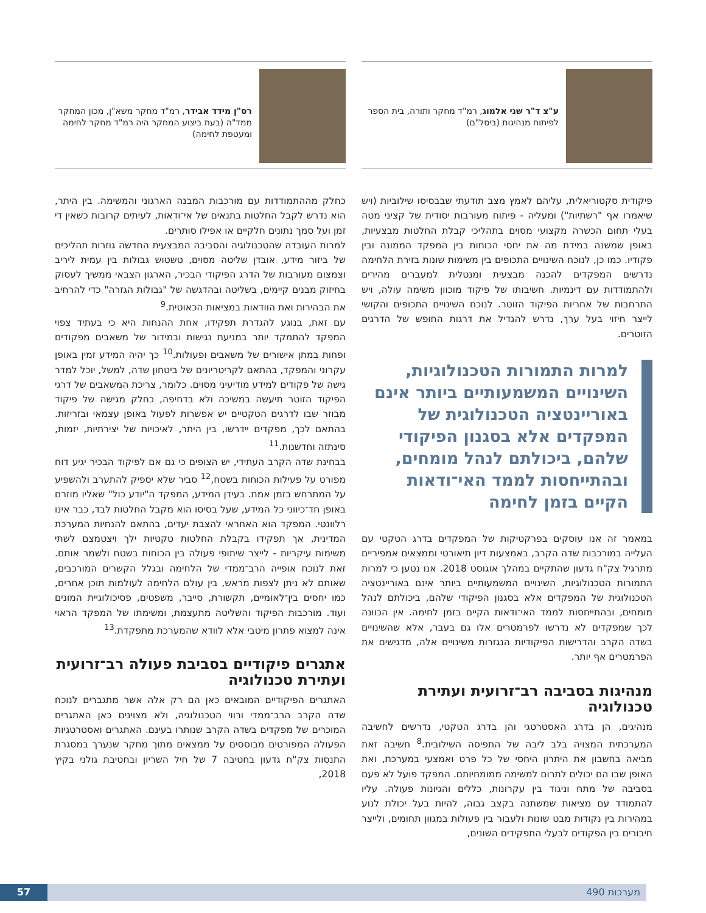ע"צ ד"ר שני אלמוג, רמ"ד מחקר ותורה, בית הספר לפיתוח מנהיגות (ביסל"ם)
פיקודית סקטוריאלית, עליהם לאמץ מצב תודעתי שבבסיסו שילוביות (ויש שיאמרו אף "רשתיות") ומעליה - פיתוח מעורבות יסודית של קציני מטה בעלי תחום הכשרה מקצועי מסוים בתהליכי קבלת החלטות מבצעיות, באופן שמשנה במידת מה את יחסי הכוחות בין המפקד הממונה ובין פקודיו. כמו כן, לנוכח השינויים התכופים בין משימות שונות בזירת הלחימה נדרשים המפקדים להכנה מבצעית ומנטלית למעברים מהירים ולהתמודדות עם דינמיות. חשיבותו של פיקוד מוכוון משימה עולה, ויש התרחבות של אחריות הפיקוד הזוטר. לנוכח השינויים התכופים והקושי לייצר חיזוי בעל ערך, נדרש להגדיל את דרגות החופש של הדרגים הזוטרים.
למרות התמורות הטכנולוגיות, השינויים המשמעותיים ביותר אינם באוריינטציה הטכנולוגית של המפקדים אלא בסגנון הפיקודי שלהם, ביכולתם לנהל מומחים, ובהתייחסות לממד האי־ודאות הקיים בזמן לחימה
במאמר זה אנו עוסקים בפרקטיקות של המפקדים בדרג הטקטי עם העלייה במורכבות שדה הקרב, באמצעות דיון תיאורטי וממצאים אמפיריים מתרגיל צק"ח גדעון שהתקיים במהלך אוגוסט 2018. אנו נטען כי למרות התמורות הטכנולוגיות, השינויים המשמעותיים ביותר אינם באוריינטציה הטכנולוגית של המפקדים אלא בסגנון הפיקודי שלהם, ביכולתם לנהל מומחים, ובהתייחסות לממד האי־ודאות הקיים בזמן לחימה. אין הכוונה לכך שמפקדים לא נדרשו לפרמטרים אלו גם בעבר, אלא שהשינויים בשדה הקרב והדרישות הפיקודיות הנגזרות משינויים אלה, מדגישים את הפרמטרים אף יותר.
מנהיגות בסביבה רב־זרועית ועתירת טכנולוגיה
מנהיגים, הן בדרג האסטרטגי והן בדרג הטקטי, נדרשים לחשיבה המערכתית המצויה בלב ליבה של התפיסה השילובית.<sup>8</sup> חשיבה זאת מביאה בחשבון את היתרון היחסי של כל פרט ואמצעי במערכת, ואת האופן שבו הם יכולים לתרום למשימה ממומחיותם. המפקד פועל לא פעם בסביבה של מתח וניגוד בין עקרונות, כללים והגיונות פעולה. עליו להתמודד עם מציאות שמשתנה בקצב גבוה, להיות בעל יכולת לנוע במהירות בין נקודות מבט שונות ולעבור בין פעולות במגוון תחומים, ולייצר חיבורים בין הפקודים לבעלי התפקידים השונים,
רס"ן מידד אבידר, רמ"ד מחקר משא"ן, מכון המחקר ממד"ה (בעת ביצוע המחקר היה רמ"ד מחקר לחימה ומעטפת לחימה)
כחלק מההתמודדות עם מורכבות המבנה הארגוני והמשימה. בין היתר, הוא נדרש לקבל החלטות בתנאים של אי־ודאות, לעיתים קרובות כשאין די זמן ועל סמך נתונים חלקיים או אפילו סותרים.
למרות העובדה שהטכנולוגיה והסביבה המבצעית החדשה גוזרות תהליכים של ביזור מידע, אובדן שליטה מסוים, טשטוש גבולות בין עמית ליריב וצמצום מעורבות של הדרג הפיקודי הבכיר, הארגון הצבאי ממשיך לעסוק בחיזוק מבנים קיימים, בשליטה ובהדגשה של "גבולות הגזרה" כדי להרחיב את הבהירות ואת הוודאות במציאות הכאוטית.<sup>9</sup>
עם זאת, בנוגע להגדרת תפקידו, אחת ההנחות היא כי בעתיד צפוי המפקד להתמקד יותר במניעת נגישות ובמידור של משאבים מפקודים ופחות במתן אישורים של משאבים ופעולות.<sup>10</sup> כך יהיה המידע זמין באופן עקרוני והמפקד, בהתאם לקריטריונים של ביטחון שדה, למשל, יוכל למדר גישה של פקודים למידע מודיעיני מסוים. כלומר, צריכת המשאבים של דרגי הפיקוד הזוטר תיעשה במשיכה ולא בדחיפה, כחלק מגישה של פיקוד מבוזר שבו לדרגים הטקטיים יש אפשרות לפעול באופן עצמאי ובזריזות. בהתאם לכך, מפקדים יידרשו, בין היתר, לאיכויות של יצירתיות, יזמות, סינתזה וחדשנות.<sup>11</sup>
בבחינת שדה הקרב העתידי, יש הצופים כי גם אם לפיקוד הבכיר יגיע דוח מפורט על פעילות הכוחות בשטח,<sup>12</sup> סביר שלא יספיק להתערב ולהשפיע על המתרחש בזמן אמת. בעידן המידע, המפקד ה"יודע כול" שאליו מוזרם באופן חד־כיווני כל המידע, שעל בסיסו הוא מקבל החלטות לבד, כבר אינו רלוונטי. המפקד הוא האחראי להצבת יעדים, בהתאם להנחיות המערכת המדינית, אך תפקידו בקבלת החלטות טקטיות ילך ויצטמצם לשתי משימות עיקריות - לייצר שיתופי פעולה בין הכוחות בשטח ולשמר אותם. זאת לנוכח אופייה הרב־ממדי של הלחימה ובגלל הקשרים המורכבים, שאותם לא ניתן לצפות מראש, בין עולם הלחימה לעולמות תוכן אחרים, כמו יחסים בין־לאומיים, תקשורת, סייבר, משפטים, פסיכולוגיית המונים ועוד. מורכבות הפיקוד והשליטה מתעצמת, ומשימתו של המפקד הראוי אינה למצוא פתרון מיטבי אלא לוודא שהמערכת מתפקדת.<sup>13</sup>
אתגרים פיקודיים בסביבת פעולה רב־זרועית ועתירת טכנולוגיה
האתגרים הפיקודיים המובאים כאן הם רק אלה אשר מתגברים לנוכח שדה הקרב הרב־ממדי ורווי הטכנולוגיה, ולא מצוינים כאן האתגרים המוכרים של מפקדים בשדה הקרב שנותרו בעינם. האתגרים ואסטרטגיות הפעולה המפורטים מבוססים על ממצאים מתוך מחקר שנערך במסגרת התנסות צק"ח גדעון בחטיבה 7 של חיל השריון ובחטיבת גולני בקיץ 2018,
מערכות 490 57